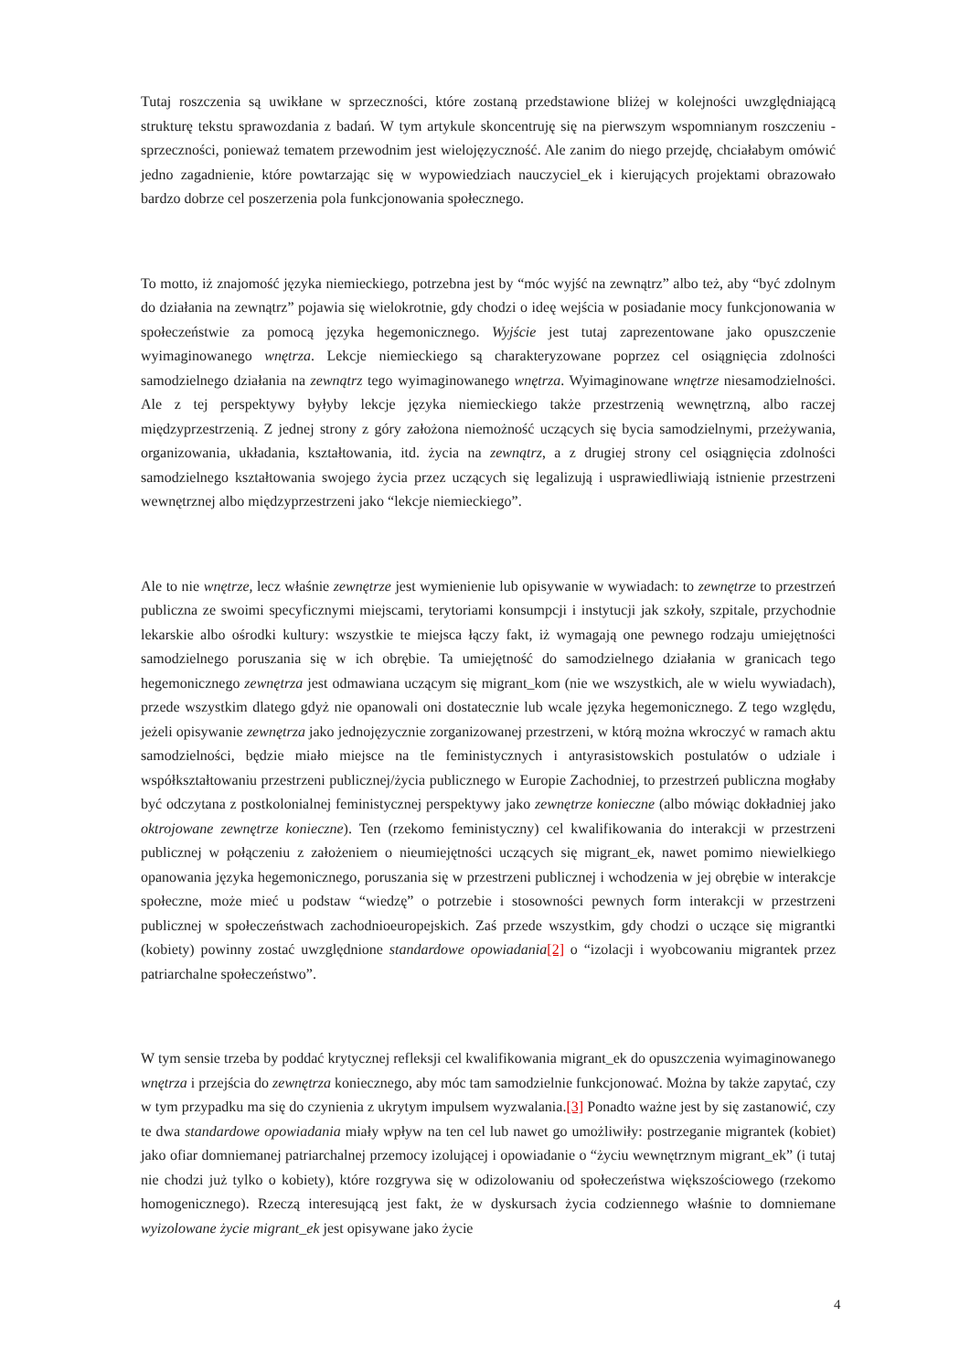Tutaj roszczenia są uwikłane w sprzeczności, które zostaną przedstawione bliżej w kolejności uwzględniającą strukturę tekstu sprawozdania z badań. W tym artykule skoncentruję się na pierwszym wspomnianym roszczeniu - sprzeczności, ponieważ tematem przewodnim jest wielojęzyczność. Ale zanim do niego przejdę, chciałabym omówić jedno zagadnienie, które powtarzając się w wypowiedziach nauczyciel_ek i kierujących projektami obrazowało bardzo dobrze cel poszerzenia pola funkcjonowania społecznego.
To motto, iż znajomość języka niemieckiego, potrzebna jest by “móc wyjść na zewnątrz” albo też, aby “być zdolnym do działania na zewnątrz” pojawia się wielokrotnie, gdy chodzi o ideę wejścia w posiadanie mocy funkcjonowania w społeczeństwie za pomocą języka hegemonicznego. Wyjście jest tutaj zaprezentowane jako opuszczenie wyimaginowanego wnętrza. Lekcje niemieckiego są charakteryzowane poprzez cel osiągnięcia zdolności samodzielnego działania na zewnątrz tego wyimaginowanego wnętrza. Wyimaginowane wnętrze niesamodzielności. Ale z tej perspektywy byłyby lekcje języka niemieckiego także przestrzenią wewnętrzną, albo raczej międzyprzestrzenią. Z jednej strony z góry założona niemożność uczących się bycia samodzielnymi, przeżywania, organizowania, układania, kształtowania, itd. życia na zewnątrz, a z drugiej strony cel osiągnięcia zdolności samodzielnego kształtowania swojego życia przez uczących się legalizują i usprawiedliwiają istnienie przestrzeni wewnętrznej albo międzyprzestrzeni jako “lekcje niemieckiego”.
Ale to nie wnętrze, lecz właśnie zewnętrze jest wymienienie lub opisywanie w wywiadach: to zewnętrze to przestrzeń publiczna ze swoimi specyficznymi miejscami, terytoriami konsumpcji i instytucji jak szkoły, szpitale, przychodnie lekarskie albo ośrodki kultury: wszystkie te miejsca łączy fakt, iż wymagają one pewnego rodzaju umiejętności samodzielnego poruszania się w ich obrębie. Ta umiejętność do samodzielnego działania w granicach tego hegemonicznego zewnętrza jest odmawiana uczącym się migrant_kom (nie we wszystkich, ale w wielu wywiadach), przede wszystkim dlatego gdyż nie opanowali oni dostatecznie lub wcale języka hegemonicznego. Z tego względu, jeżeli opisywanie zewnętrza jako jednojęzycznie zorganizowanej przestrzeni, w którą można wkroczyć w ramach aktu samodzielności, będzie miało miejsce na tle feministycznych i antyrasistowskich postulatów o udziale i współkształtowaniu przestrzeni publicznej/życia publicznego w Europie Zachodniej, to przestrzeń publiczna mogłaby być odczytana z postkolonialnej feministycznej perspektywy jako zewnętrze konieczne (albo mówiąc dokładniej jako oktrojowane zewnętrze konieczne). Ten (rzekomo feministyczny) cel kwalifikowania do interakcji w przestrzeni publicznej w połączeniu z założeniem o nieumiejętności uczących się migrant_ek, nawet pomimo niewielkiego opanowania języka hegemonicznego, poruszania się w przestrzeni publicznej i wchodzenia w jej obrębie w interakcje społeczne, może mieć u podstaw “wiedzę” o potrzebie i stosowności pewnych form interakcji w przestrzeni publicznej w społeczeństwach zachodnioeuropejskich. Zaś przede wszystkim, gdy chodzi o uczące się migrantki (kobiety) powinny zostać uwzględnione standardowe opowiadania[2] o “izolacji i wyobcowaniu migrantek przez patriarchalne społeczeństwo”.
W tym sensie trzeba by poddać krytycznej refleksji cel kwalifikowania migrant_ek do opuszczenia wyimaginowanego wnętrza i przejścia do zewnętrza koniecznego, aby móc tam samodzielnie funkcjonować. Można by także zapytać, czy w tym przypadku ma się do czynienia z ukrytym impulsem wyzwalania.[3] Ponadto ważne jest by się zastanowić, czy te dwa standardowe opowiadania miały wpływ na ten cel lub nawet go umożliwiły: postrzeganie migrantek (kobiet) jako ofiar domniemanej patriarchalnej przemocy izolującej i opowiadanie o “życiu wewnętrznym migrant_ek” (i tutaj nie chodzi już tylko o kobiety), które rozgrywa się w odizolowaniu od społeczeństwa większościowego (rzekomo homogenicznego). Rzeczą interesującą jest fakt, że w dyskursach życia codziennego właśnie to domniemane wyizolowane życie migrant_ek jest opisywane jako życie
4